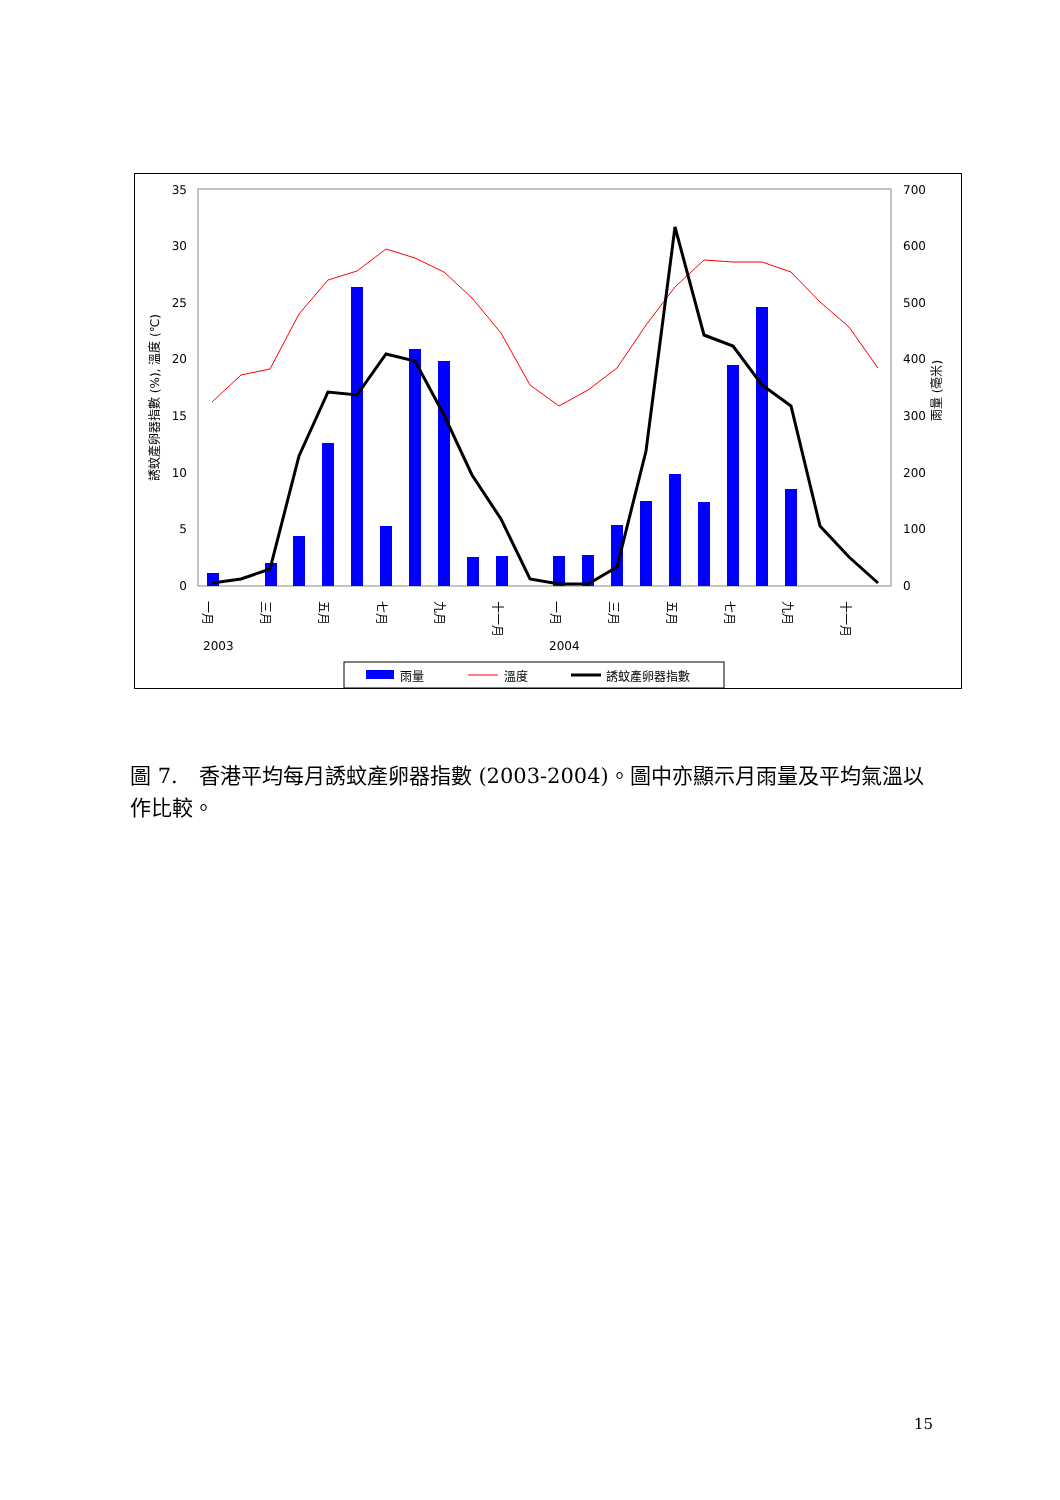35
30
25
20
15
10
5
0
700
600
500
400
300
200
100
0
誘蚊產卵器指數 (%), 溫度 (℃)
雨量 (毫米)
一月
三月
五月
七月
九月
十一月
一月
三月
五月
七月
九月
十一月
2003
2004
雨量
溫度
誘蚊產卵器指數
圖 7.　香港平均每月誘蚊產卵器指數 (2003-2004)。圖中亦顯示月雨量及平均氣溫以作比較。
15